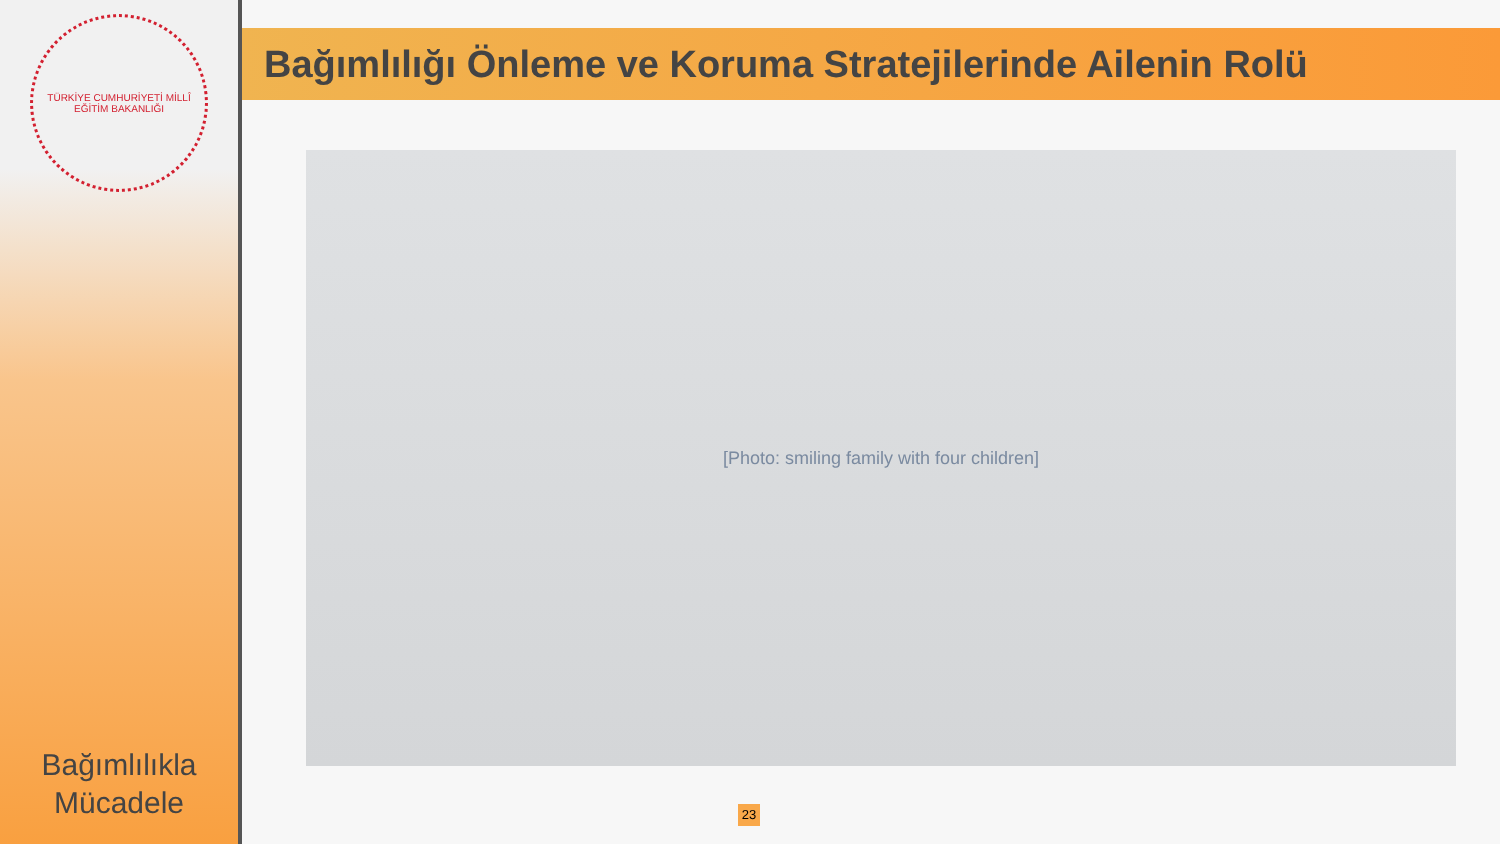TÜRKİYE CUMHURİYETİ MİLLÎ EĞİTİM BAKANLIĞI
Bağımlılıkla
Mücadele
Bağımlılığı Önleme ve Koruma Stratejilerinde Ailenin Rolü
[Photo: smiling family with four children]
23